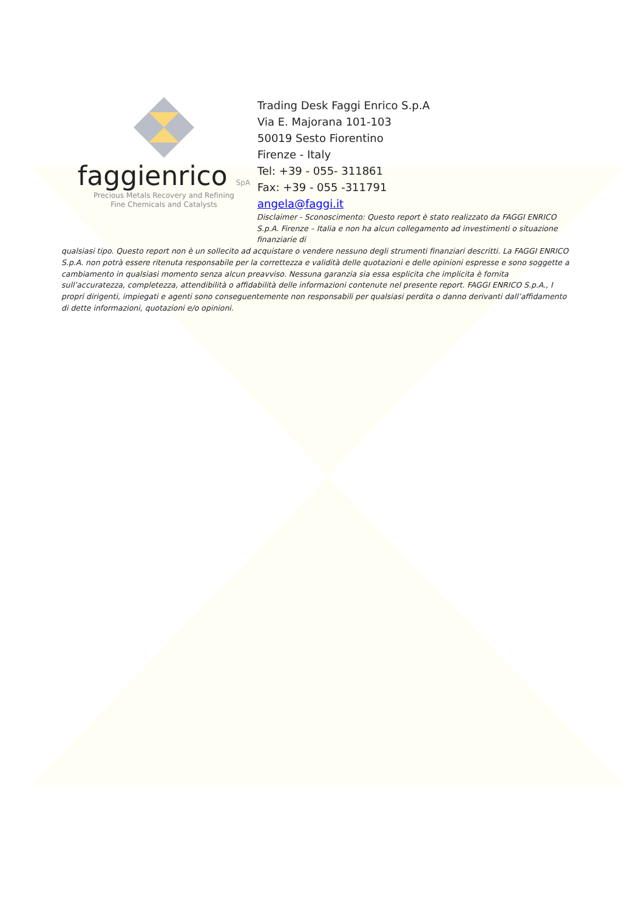faggienrico SpA
Precious Metals Recovery and Refining
Fine Chemicals and Catalysts
Trading Desk Faggi Enrico S.p.A
Via E. Majorana 101-103
50019 Sesto Fiorentino
Firenze - Italy
Tel: +39 - 055- 311861
Fax: +39 - 055 -311791
angela@faggi.it
Disclaimer - Sconoscimento: Questo report è stato realizzato da FAGGI ENRICO S.p.A. Firenze – Italia e non ha alcun collegamento ad investimenti o situazione finanziarie di
qualsiasi tipo. Questo report non è un sollecito ad acquistare o vendere nessuno degli strumenti finanziari descritti. La FAGGI ENRICO S.p.A. non potrà essere ritenuta responsabile per la correttezza e validità delle quotazioni e delle opinioni espresse e sono soggette a cambiamento in qualsiasi momento senza alcun preavviso. Nessuna garanzia sia essa esplicita che implicita è fornita sull’accuratezza, completezza, attendibilità o affidabilità delle informazioni contenute nel presente report. FAGGI ENRICO S.p.A., I propri dirigenti, impiegati e agenti sono conseguentemente non responsabili per qualsiasi perdita o danno derivanti dall’affidamento di dette informazioni, quotazioni e/o opinioni.